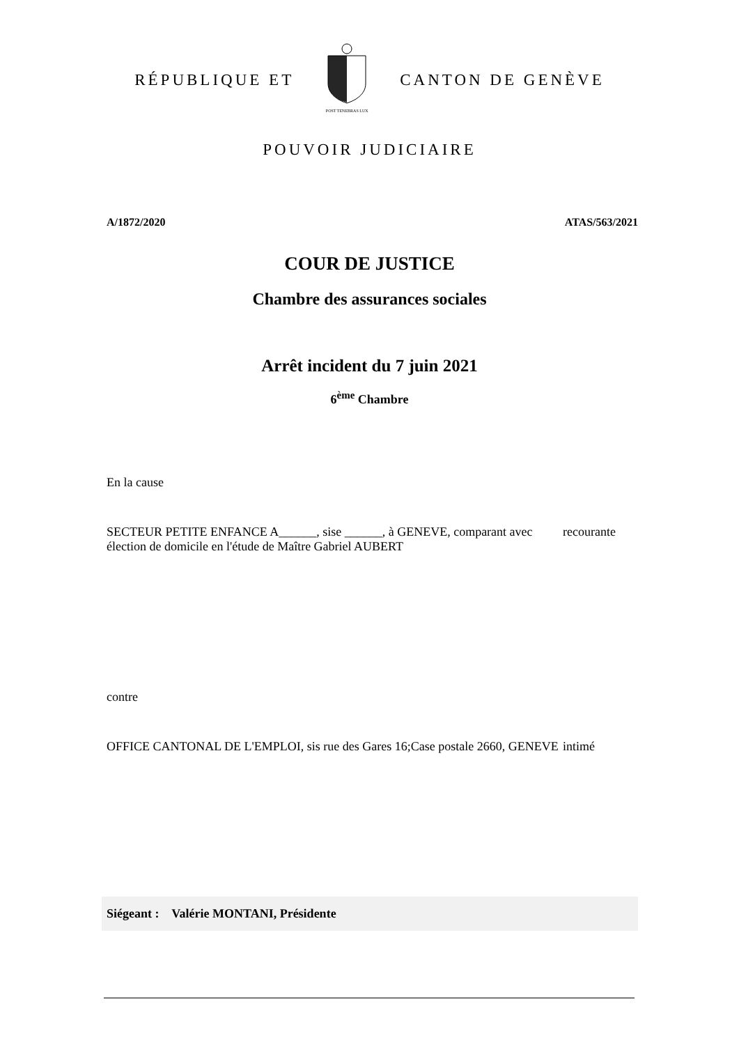RÉPUBLIQUE ET
POST TENEBRAS LUX
CANTON DE GENÈVE
POUVOIR JUDICIAIRE
A/1872/2020 ATAS/563/2021
COUR DE JUSTICE
Chambre des assurances sociales
Arrêt incident du 7 juin 2021
6<sup>ème</sup> Chambre
En la cause
SECTEUR PETITE ENFANCE A______, sise ______, à GENEVE, comparant avec élection de domicile en l'étude de Maître Gabriel AUBERT
recourante
contre
OFFICE CANTONAL DE L'EMPLOI, sis rue des Gares 16;Case postale 2660, GENEVE
intimé
Siégeant : Valérie MONTANI, Présidente